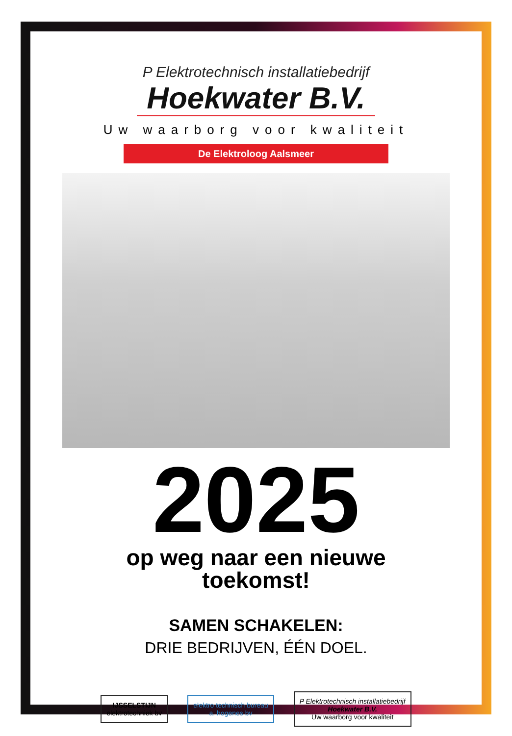P Elektrotechnisch installatiebedrijf
Hoekwater B.V.
Uw waarborg voor kwaliteit
De Elektroloog Aalsmeer
2025
op weg naar een nieuwe
toekomst!
SAMEN SCHAKELEN:
DRIE BEDRIJVEN, ÉÉN DOEL.
IJSSELSTIJN
elektrotechniek bv
elektro technisch bureau
a. hogenes bv
P Elektrotechnisch installatiebedrijf
Hoekwater B.V.
Uw waarborg voor kwaliteit